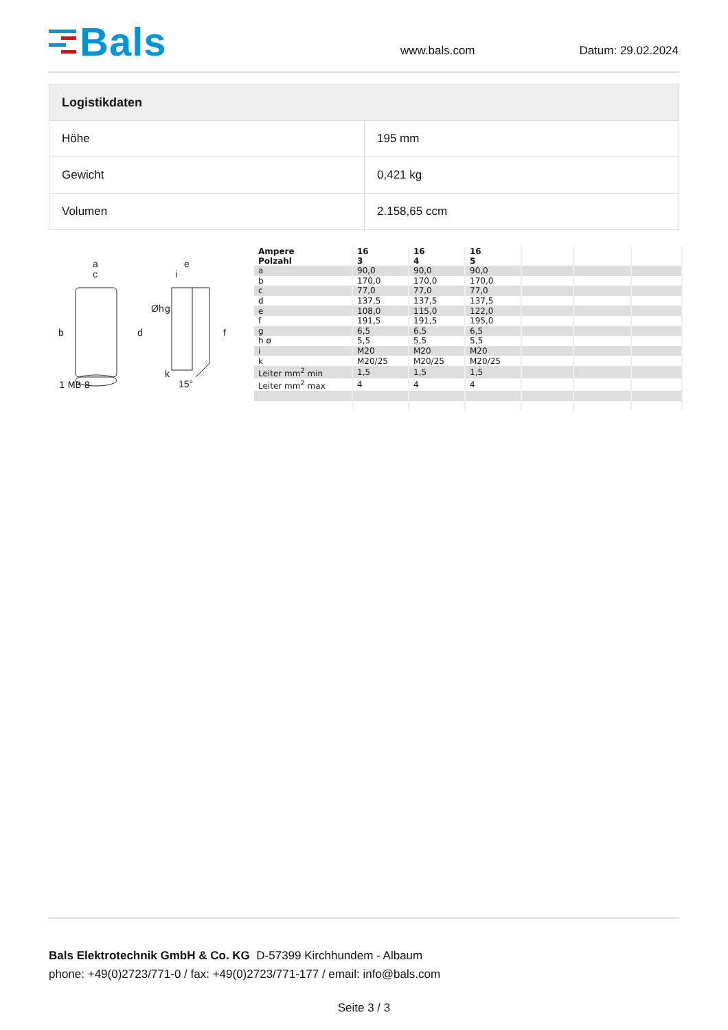Bals
www.bals.com
Datum: 29.02.2024
| Logistikdaten | |
| --- | --- |
| Höhe | 195 mm |
| Gewicht | 0,421 kg |
| Volumen | 2.158,65 ccm |
a
c
b
d
e
i
Øh
g
f
k
15°
1 MB 8
| Ampere Polzahl | 16 3 | 16 4 | 16 5 | | | |
| a | 90,0 | 90,0 | 90,0 | | | |
| b | 170,0 | 170,0 | 170,0 | | | |
| c | 77,0 | 77,0 | 77,0 | | | |
| d | 137,5 | 137,5 | 137,5 | | | |
| e | 108,0 | 115,0 | 122,0 | | | |
| f | 191,5 | 191,5 | 195,0 | | | |
| g | 6,5 | 6,5 | 6,5 | | | |
| h ø | 5,5 | 5,5 | 5,5 | | | |
| i | M20 | M20 | M20 | | | |
| k | M20/25 | M20/25 | M20/25 | | | |
| Leiter mm<sup>2</sup> min | 1,5 | 1,5 | 1,5 | | | |
| Leiter mm<sup>2</sup> max | 4 | 4 | 4 | | | |
Bals Elektrotechnik GmbH & Co. KG D-57399 Kirchhundem - Albaum
phone: +49(0)2723/771-0 / fax: +49(0)2723/771-177 / email: info@bals.com
Seite 3 / 3